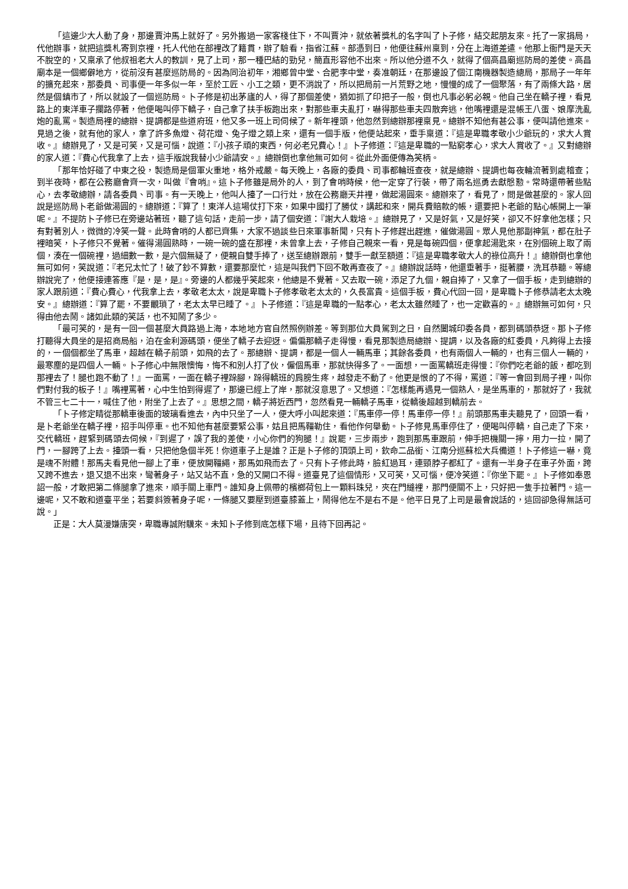「這邊少大人動了身，那邊賈沖馬上就好了。另外搬過一家客棧住下，不叫賈沖，就依著獎札的名字叫了卜子修，結交起朋友來。托了一家捐局，代他辦事，就把這獎札寄到京裡，托人代他在部裡改了籍貫，辦了驗看，指省江蘇。部憑到日，他便往蘇州稟到，分在上海道差遣。他那上衙門是天天不脫空的，又稟承了他叔祖老大人的教訓，見了上司，那一種巴結的勁兒，簡直形容他不出來。所以他分道不久，就得了個高昌廟巡防局的差使。高昌廟本是一個鄉僻地方，從前沒有甚麼巡防局的。因為同治初年，湘鄉曾中堂、合肥李中堂，奏准朝廷，在那邊設了個江南機器製造總局，那局子一年年的擴充起來，那委員、司事便一年多似一年，至於工匠、小工之類，更不消說了，所以把局前一片荒野之地，慢慢的成了一個聚落，有了兩條大路，居然是個鎮市了，所以就設了一個巡防局。卜子修是初出茅廬的人，得了那個差使，猶如抓了印把子一般，倒也凡事必躬必親。他自己坐在轎子裡，看見路上的東洋車子攔路停著，他便喝叫停下轎子，自己拿了扶手板跑出來，對那些車夫亂打，嚇得那些車夫四散奔逃，他嘴裡還是混帳王八蛋、娘摩洗亂炮的亂罵。製造局裡的總辦、提調都是些道府班，他又多一班上司伺候了。新年裡頭，他忽然到總辦那裡稟見。總辦不知他有甚公事，便叫請他進來。見過之後，就有他的家人，拿了許多魚燈、荷花燈、兔子燈之類上來，還有一個手版，他便站起來，垂手稟道：『這是卑職孝敬小少爺玩的，求大人賞收。』總辦見了，又是可笑，又是可惱，說道：『小孩子頑的東西，何必老兄費心！』卜子修道：『這是卑職的一點窮孝心，求大人賞收了。』又對總辦的家人道：『費心代我拿了上去，這手版說我替小少爺請安。』總辦倒也拿他無可如何。從此外面便傳為笑柄。
「那年恰好碰了中東之役，製造局是個軍火重地，格外戒嚴。每天晚上，各廠的委員、司事都輪班查夜，就是總辦、提調也每夜輪流著到處稽查；到半夜時，都在公務廳會齊一次，叫做『會哨』。這卜子修雖是局外的人，到了會哨時候，他一定穿了行裝，帶了兩名巡勇去獻慇懃。常時還帶著些點心，去孝敬總辦，請各委員、司事。有一天晚上，他叫人擡了一口行灶，放在公務廳天井裡，做起湯圓來。總辦來了，看見了，問是做甚麼的。家人回說是巡防局卜老爺做湯圓的。總辦道：『算了！東洋人這場仗打下來，如果中國打了勝仗，講起和來，開兵費賠款的帳，還要把卜老爺的點心帳開上一筆呢。』不提防卜子修已在旁邊站著班，聽了這句話，走前一步，請了個安道：『謝大人栽培。』總辦見了，又是好氣，又是好笑，卻又不好拿他怎樣；只有對著別人，微微的冷笑一聲。此時會哨的人都已齊集，大家不過談些日來軍事新聞，只有卜子修趕出趕進，催做湯圓。眾人見他那副神氣，都在肚子裡暗笑，卜子修只不覺著。催得湯圓熟時，一碗一碗的盛在那裡，未曾拿上去，子修自己親來一看，見是每碗四個，便拿起湯匙來，在別個碗上取了兩個，湊在一個碗裡，過細數一數，是六個無疑了，便親自雙手捧了，送至總辦跟前，雙手一獻至額道：『這是卑職孝敬大人的祿位高升！』總辦倒也拿他無可如何，笑說道：『老兄太忙了！破了鈔不算數，還要那麼忙，這是叫我們下回不敢再查夜了。』總辦說話時，他還垂著手，挺著腰，洗耳恭聽。等總辦說完了，他便接連答應『是，是，是』。旁邊的人都幾乎笑起來，他總是不覺著。又去取一碗，添足了九個，親自捧了，又拿了一個手板，走到總辦的家人跟前道：『費心費心，代我拿上去，孝敬老太太，說是卑職卜子修孝敬老太太的，久長富貴。這個手板，費心代回一回，是卑職卜子修恭請老太太晚安。』總辦道：『算了罷，不要覼瑣了，老太太早已睡了。』卜子修道：『這是卑職的一點孝心，老太太雖然睡了，也一定歡喜的。』總辦無可如何，只得由他去鬧。諸如此類的笑話，也不知鬧了多少。
「最可笑的，是有一回一個甚麼大員路過上海，本地地方官自然照例辦差。等到那位大員駕到之日，自然闔城印委各員，都到碼頭恭迓。那卜子修打聽得大員坐的是招商局船，泊在金利源碼頭，便坐了轎子去迎迓。偏偏那轎子走得慢，看見那製造局總辦、提調，以及各廠的紅委員，凡夠得上去接的，一個個都坐了馬車，超越在轎子前頭，如飛的去了。那總辦、提調，都是一個人一輛馬車；其餘各委員，也有兩個人一輛的，也有三個人一輛的，最寒塵的是四個人一輛。卜子修心中無限懊悔，悔不和別人打了伙，僱個馬車，那就快得多了。一面想，一面罵轎班走得慢：『你們吃老爺的飯，都吃到那裡去了！腿也跑不動了！』一面罵，一面在轎子裡跺腳，跺得轎班的肩膀生疼，越發走不動了。他更是恨的了不得，罵道：『等一會回到局子裡，叫你們對付我的板子！』嘴裡罵著，心中生怕到得遲了，那邊已經上了岸，那就沒意思了。又想道：『怎樣能再遇見一個熟人，是坐馬車的，那就好了，我就不管三七二十一，喊住了他，附坐了上去了。』思想之間，轎子將近西門，忽然看見一輛轎子馬車，從轎後超越到轎前去。
「卜子修定睛從那轎車後面的玻璃看進去，內中只坐了一人，便大呼小叫起來道：『馬車停一停！馬車停一停！』前頭那馬車夫聽見了，回頭一看，是卜老爺坐在轎子裡，招手叫停車。也不知他有甚麼要緊公事，姑且把馬韁勒住，看他作何舉動。卜子修見馬車停住了，便喝叫停轎，自己走了下來，交代轎班，趕緊到碼頭去伺候，『到遲了，誤了我的差使，小心你們的狗腿！』說罷，三步兩步，跑到那馬車跟前，伸手把機關一擰，用力一拉，開了門，一腳跨了上去。擡頭一看，只把他急個半死！你道車子上是誰？正是卜子修的頂頭上司，欽命二品銜、江南分巡蘇松大兵備道！卜子修這一嚇，竟是魂不附體！那馬夫看見他一腳上了車，便放開韁繩，那馬如飛而去了。只有卜子修此時，臉紅過耳，連頸脖子都紅了。還有一半身子在車子外面，跨又跨不進去，退又退不出來，彎著身子，站又站不直，急的又開口不得。道臺見了這個情形，又可笑，又可惱，便冷笑道：『你坐下罷。』卜子修如奉恩詔一般，才敢把第二條腿拿了進來，順手關上車門。誰知身上佩帶的檳榔荷包上一顆料珠兒，夾在門縫裡，那門便關不上，只好把一隻手拉著門。這一邊呢，又不敢和道臺平坐；若要斜簽著身子呢，一條腿又要壓到道臺膝蓋上，鬧得他左不是右不是。他平日見了上司是最會說話的，這回卻急得無話可說。」
正是：大人莫漫嫌唐突，卑職專誠附驥來。未知卜子修到底怎樣下場，且待下回再記。